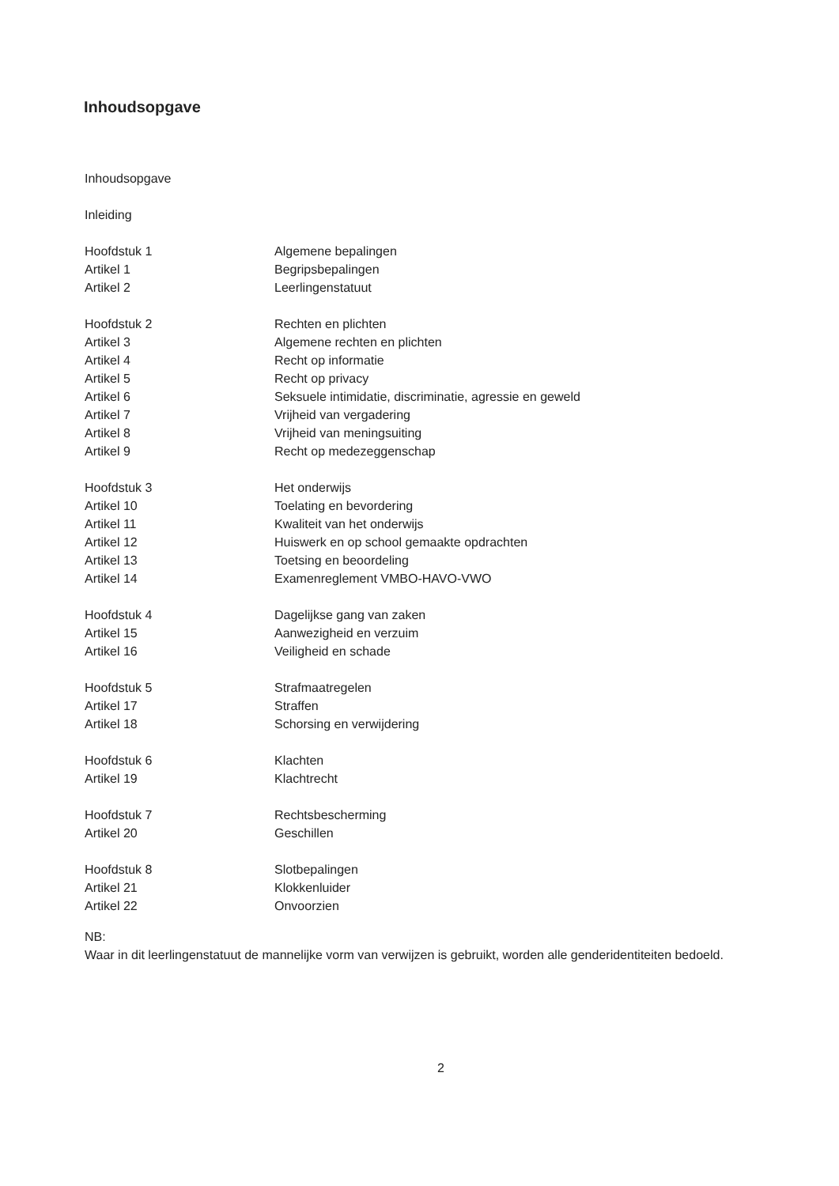Inhoudsopgave
Inhoudsopgave
Inleiding
| Hoofdstuk 1 | Algemene bepalingen |
| Artikel 1 | Begripsbepalingen |
| Artikel 2 | Leerlingenstatuut |
| Hoofdstuk 2 | Rechten en plichten |
| Artikel 3 | Algemene rechten en plichten |
| Artikel 4 | Recht op informatie |
| Artikel 5 | Recht op privacy |
| Artikel 6 | Seksuele intimidatie, discriminatie, agressie en geweld |
| Artikel 7 | Vrijheid van vergadering |
| Artikel 8 | Vrijheid van meningsuiting |
| Artikel 9 | Recht op medezeggenschap |
| Hoofdstuk 3 | Het onderwijs |
| Artikel 10 | Toelating en bevordering |
| Artikel 11 | Kwaliteit van het onderwijs |
| Artikel 12 | Huiswerk en op school gemaakte opdrachten |
| Artikel 13 | Toetsing en beoordeling |
| Artikel 14 | Examenreglement VMBO-HAVO-VWO |
| Hoofdstuk 4 | Dagelijkse gang van zaken |
| Artikel 15 | Aanwezigheid en verzuim |
| Artikel 16 | Veiligheid en schade |
| Hoofdstuk 5 | Strafmaatregelen |
| Artikel 17 | Straffen |
| Artikel 18 | Schorsing en verwijdering |
| Hoofdstuk 6 | Klachten |
| Artikel 19 | Klachtrecht |
| Hoofdstuk 7 | Rechtsbescherming |
| Artikel 20 | Geschillen |
| Hoofdstuk 8 | Slotbepalingen |
| Artikel 21 | Klokkenluider |
| Artikel 22 | Onvoorzien |
NB:
Waar in dit leerlingenstatuut de mannelijke vorm van verwijzen is gebruikt, worden alle genderidentiteiten bedoeld.
2